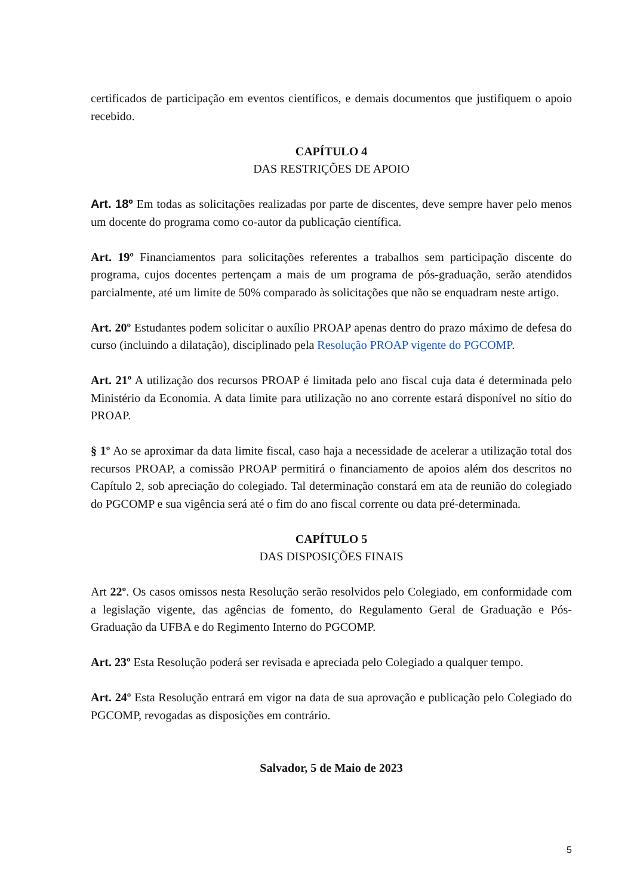certificados de participação em eventos científicos, e demais documentos que justifiquem o apoio recebido.
CAPÍTULO 4
DAS RESTRIÇÕES DE APOIO
Art. 18º Em todas as solicitações realizadas por parte de discentes, deve sempre haver pelo menos um docente do programa como co-autor da publicação científica.
Art. 19º Financiamentos para solicitações referentes a trabalhos sem participação discente do programa, cujos docentes pertençam a mais de um programa de pós-graduação, serão atendidos parcialmente, até um limite de 50% comparado às solicitações que não se enquadram neste artigo.
Art. 20º Estudantes podem solicitar o auxílio PROAP apenas dentro do prazo máximo de defesa do curso (incluindo a dilatação), disciplinado pela Resolução PROAP vigente do PGCOMP.
Art. 21º A utilização dos recursos PROAP é limitada pelo ano fiscal cuja data é determinada pelo Ministério da Economia. A data limite para utilização no ano corrente estará disponível no sítio do PROAP.
§ 1º Ao se aproximar da data limite fiscal, caso haja a necessidade de acelerar a utilização total dos recursos PROAP, a comissão PROAP permitirá o financiamento de apoios além dos descritos no Capítulo 2, sob apreciação do colegiado. Tal determinação constará em ata de reunião do colegiado do PGCOMP e sua vigência será até o fim do ano fiscal corrente ou data pré-determinada.
CAPÍTULO 5
DAS DISPOSIÇÕES FINAIS
Art 22º. Os casos omissos nesta Resolução serão resolvidos pelo Colegiado, em conformidade com a legislação vigente, das agências de fomento, do Regulamento Geral de Graduação e Pós-Graduação da UFBA e do Regimento Interno do PGCOMP.
Art. 23º Esta Resolução poderá ser revisada e apreciada pelo Colegiado a qualquer tempo.
Art. 24º Esta Resolução entrará em vigor na data de sua aprovação e publicação pelo Colegiado do PGCOMP, revogadas as disposições em contrário.
Salvador, 5 de Maio de 2023
5